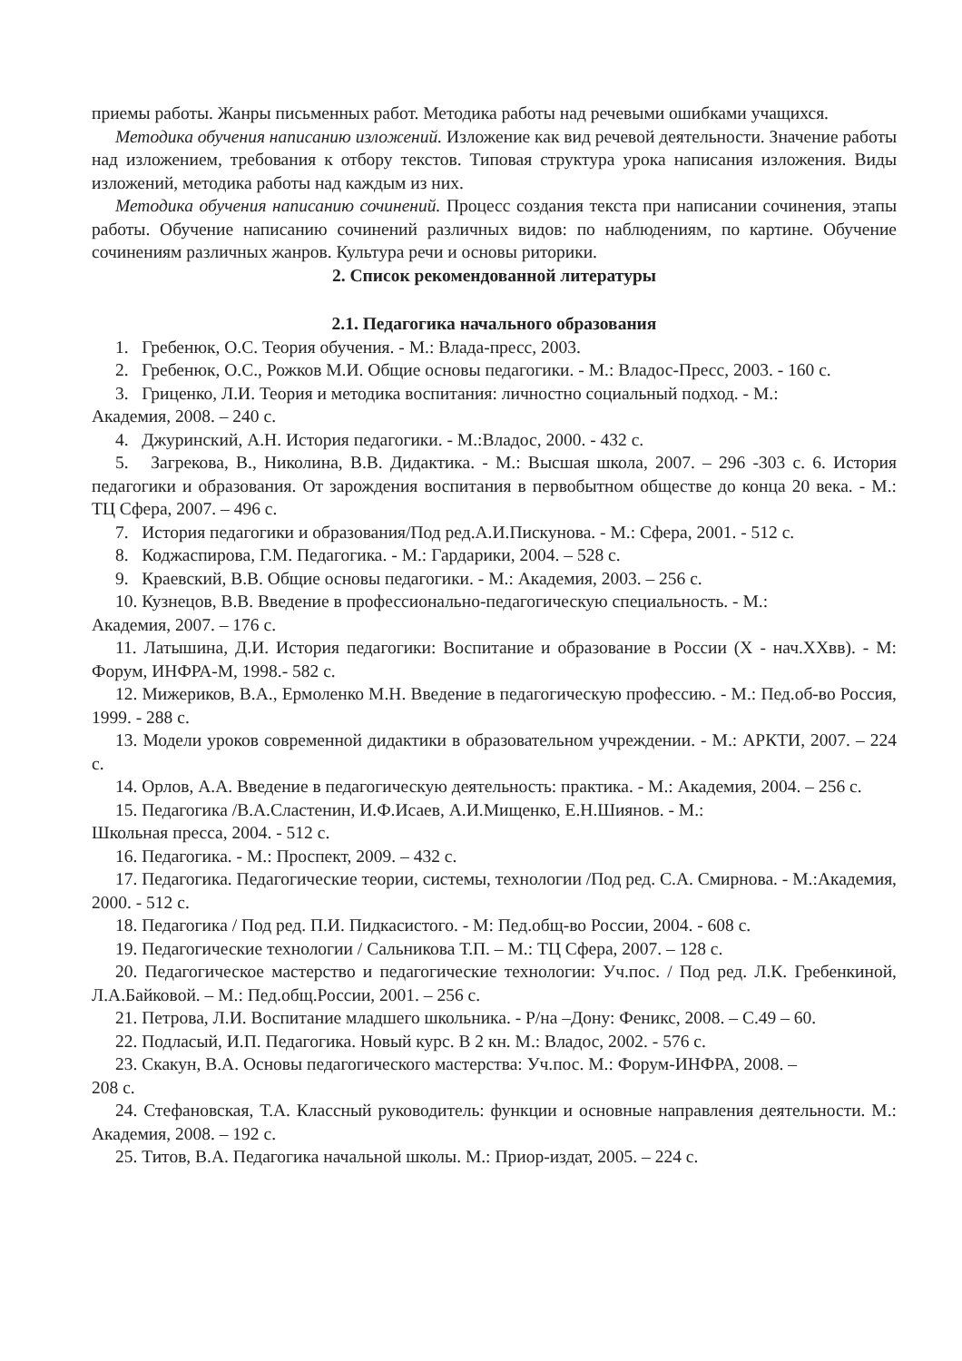приемы работы. Жанры письменных работ. Методика работы над речевыми ошибками учащихся.
Методика обучения написанию изложений. Изложение как вид речевой деятельности. Значение работы над изложением, требования к отбору текстов. Типовая структура урока написания изложения. Виды изложений, методика работы над каждым из них.
Методика обучения написанию сочинений. Процесс создания текста при написании сочинения, этапы работы. Обучение написанию сочинений различных видов: по наблюдениям, по картине. Обучение сочинениям различных жанров. Культура речи и основы риторики.
2. Список рекомендованной литературы
2.1. Педагогика начального образования
1. Гребенюк, О.С. Теория обучения. - М.: Влада-пресс, 2003.
2. Гребенюк, О.С., Рожков М.И. Общие основы педагогики. - М.: Владос-Пресс, 2003. - 160 с.
3. Гриценко, Л.И. Теория и методика воспитания: личностно социальный подход. - М.:
Академия, 2008. – 240 с.
4. Джуринский, А.Н. История педагогики. - М.:Владос, 2000. - 432 с.
5. Загрекова, В., Николина, В.В. Дидактика. - М.: Высшая школа, 2007. – 296 -303 с. 6. История педагогики и образования. От зарождения воспитания в первобытном обществе до конца 20 века. - М.: ТЦ Сфера, 2007. – 496 с.
7. История педагогики и образования/Под ред.А.И.Пискунова. - М.: Сфера, 2001. - 512 с.
8. Коджаспирова, Г.М. Педагогика. - М.: Гардарики, 2004. – 528 с.
9. Краевский, В.В. Общие основы педагогики. - М.: Академия, 2003. – 256 с.
10. Кузнецов, В.В. Введение в профессионально-педагогическую специальность. - М.:
Академия, 2007. – 176 с.
11. Латышина, Д.И. История педагогики: Воспитание и образование в России (X - нач.XXвв). - М: Форум, ИНФРА-М, 1998.- 582 с.
12. Мижериков, В.А., Ермоленко М.Н. Введение в педагогическую профессию. - М.: Пед.об-во Россия, 1999. - 288 с.
13. Модели уроков современной дидактики в образовательном учреждении. - М.: АРКТИ, 2007. – 224 с.
14. Орлов, А.А. Введение в педагогическую деятельность: практика. - М.: Академия, 2004. – 256 с.
15. Педагогика /В.А.Сластенин, И.Ф.Исаев, А.И.Мищенко, Е.Н.Шиянов. - М.:
Школьная пресса, 2004. - 512 с.
16. Педагогика. - М.: Проспект, 2009. – 432 с.
17. Педагогика. Педагогические теории, системы, технологии /Под ред. С.А. Смирнова. - М.:Академия, 2000. - 512 с.
18. Педагогика / Под ред. П.И. Пидкасистого. - М: Пед.общ-во России, 2004. - 608 с.
19. Педагогические технологии / Сальникова Т.П. – М.: ТЦ Сфера, 2007. – 128 с.
20. Педагогическое мастерство и педагогические технологии: Уч.пос. / Под ред. Л.К. Гребенкиной, Л.А.Байковой. – М.: Пед.общ.России, 2001. – 256 с.
21. Петрова, Л.И. Воспитание младшего школьника. - Р/на –Дону: Феникс, 2008. – С.49 – 60.
22. Подласый, И.П. Педагогика. Новый курс. В 2 кн. М.: Владос, 2002. - 576 с.
23. Скакун, В.А. Основы педагогического мастерства: Уч.пос. М.: Форум-ИНФРА, 2008. –
208 с.
24. Стефановская, Т.А. Классный руководитель: функции и основные направления деятельности. М.: Академия, 2008. – 192 с.
25. Титов, В.А. Педагогика начальной школы. М.: Приор-издат, 2005. – 224 с.